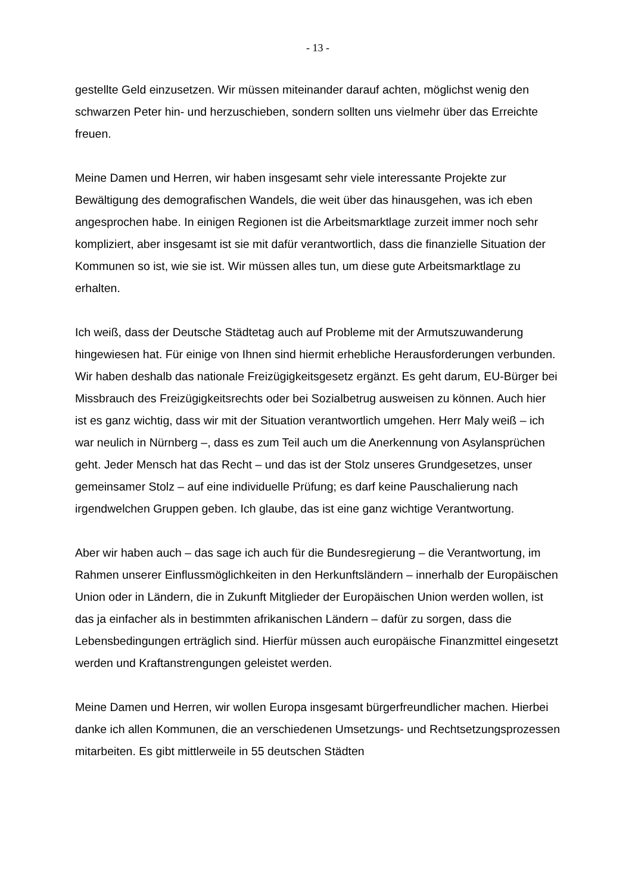- 13 -
gestellte Geld einzusetzen. Wir müssen miteinander darauf achten, möglichst wenig den schwarzen Peter hin- und herzuschieben, sondern sollten uns vielmehr über das Erreichte freuen.
Meine Damen und Herren, wir haben insgesamt sehr viele interessante Projekte zur Bewältigung des demografischen Wandels, die weit über das hinausgehen, was ich eben angesprochen habe. In einigen Regionen ist die Arbeitsmarktlage zurzeit immer noch sehr kompliziert, aber insgesamt ist sie mit dafür verantwortlich, dass die finanzielle Situation der Kommunen so ist, wie sie ist. Wir müssen alles tun, um diese gute Arbeitsmarktlage zu erhalten.
Ich weiß, dass der Deutsche Städtetag auch auf Probleme mit der Armutszuwanderung hingewiesen hat. Für einige von Ihnen sind hiermit erhebliche Herausforderungen verbunden. Wir haben deshalb das nationale Freizügigkeitsgesetz ergänzt. Es geht darum, EU-Bürger bei Missbrauch des Freizügigkeitsrechts oder bei Sozialbetrug ausweisen zu können. Auch hier ist es ganz wichtig, dass wir mit der Situation verantwortlich umgehen. Herr Maly weiß – ich war neulich in Nürnberg –, dass es zum Teil auch um die Anerkennung von Asylansprüchen geht. Jeder Mensch hat das Recht – und das ist der Stolz unseres Grundgesetzes, unser gemeinsamer Stolz – auf eine individuelle Prüfung; es darf keine Pauschalierung nach irgendwelchen Gruppen geben. Ich glaube, das ist eine ganz wichtige Verantwortung.
Aber wir haben auch – das sage ich auch für die Bundesregierung – die Verantwortung, im Rahmen unserer Einflussmöglichkeiten in den Herkunftsländern – innerhalb der Europäischen Union oder in Ländern, die in Zukunft Mitglieder der Europäischen Union werden wollen, ist das ja einfacher als in bestimmten afrikanischen Ländern – dafür zu sorgen, dass die Lebensbedingungen erträglich sind. Hierfür müssen auch europäische Finanzmittel eingesetzt werden und Kraftanstrengungen geleistet werden.
Meine Damen und Herren, wir wollen Europa insgesamt bürgerfreundlicher machen. Hierbei danke ich allen Kommunen, die an verschiedenen Umsetzungs- und Rechtsetzungsprozessen mitarbeiten. Es gibt mittlerweile in 55 deutschen Städten